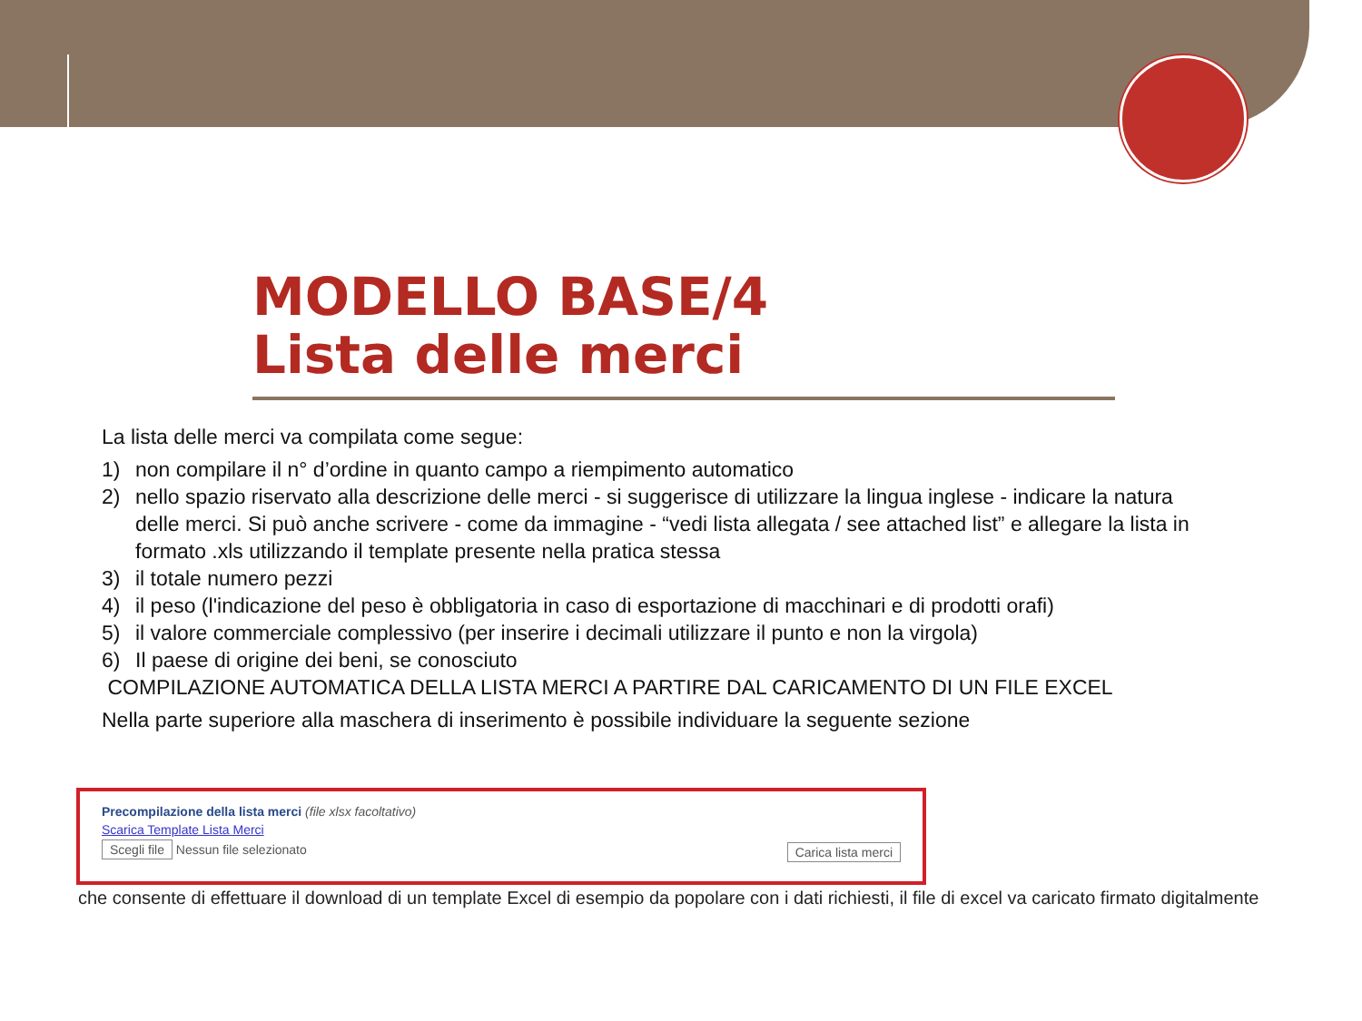MODELLO BASE/4
Lista delle merci
La lista delle merci va compilata come segue:
1) non compilare il n° d’ordine in quanto campo a riempimento automatico
2) nello spazio riservato alla descrizione delle merci - si suggerisce di utilizzare la lingua inglese - indicare la natura delle merci. Si può anche scrivere - come da immagine - “vedi lista allegata / see attached list” e allegare la lista in formato .xls utilizzando il template presente nella pratica stessa
3) il totale numero pezzi
4) il peso (l'indicazione del peso è obbligatoria in caso di esportazione di macchinari e di prodotti orafi)
5) il valore commerciale complessivo (per inserire i decimali utilizzare il punto e non la virgola)
6) Il paese di origine dei beni, se conosciuto
COMPILAZIONE AUTOMATICA DELLA LISTA MERCI A PARTIRE DAL CARICAMENTO DI UN FILE EXCEL
Nella parte superiore alla maschera di inserimento è possibile individuare la seguente sezione
Precompilazione della lista merci (file xlsx facoltativo)
Scarica Template Lista Merci
Scegli file Nessun file selezionato Carica lista merci
che consente di effettuare il download di un template Excel di esempio da popolare con i dati richiesti, il file di excel va caricato firmato digitalmente